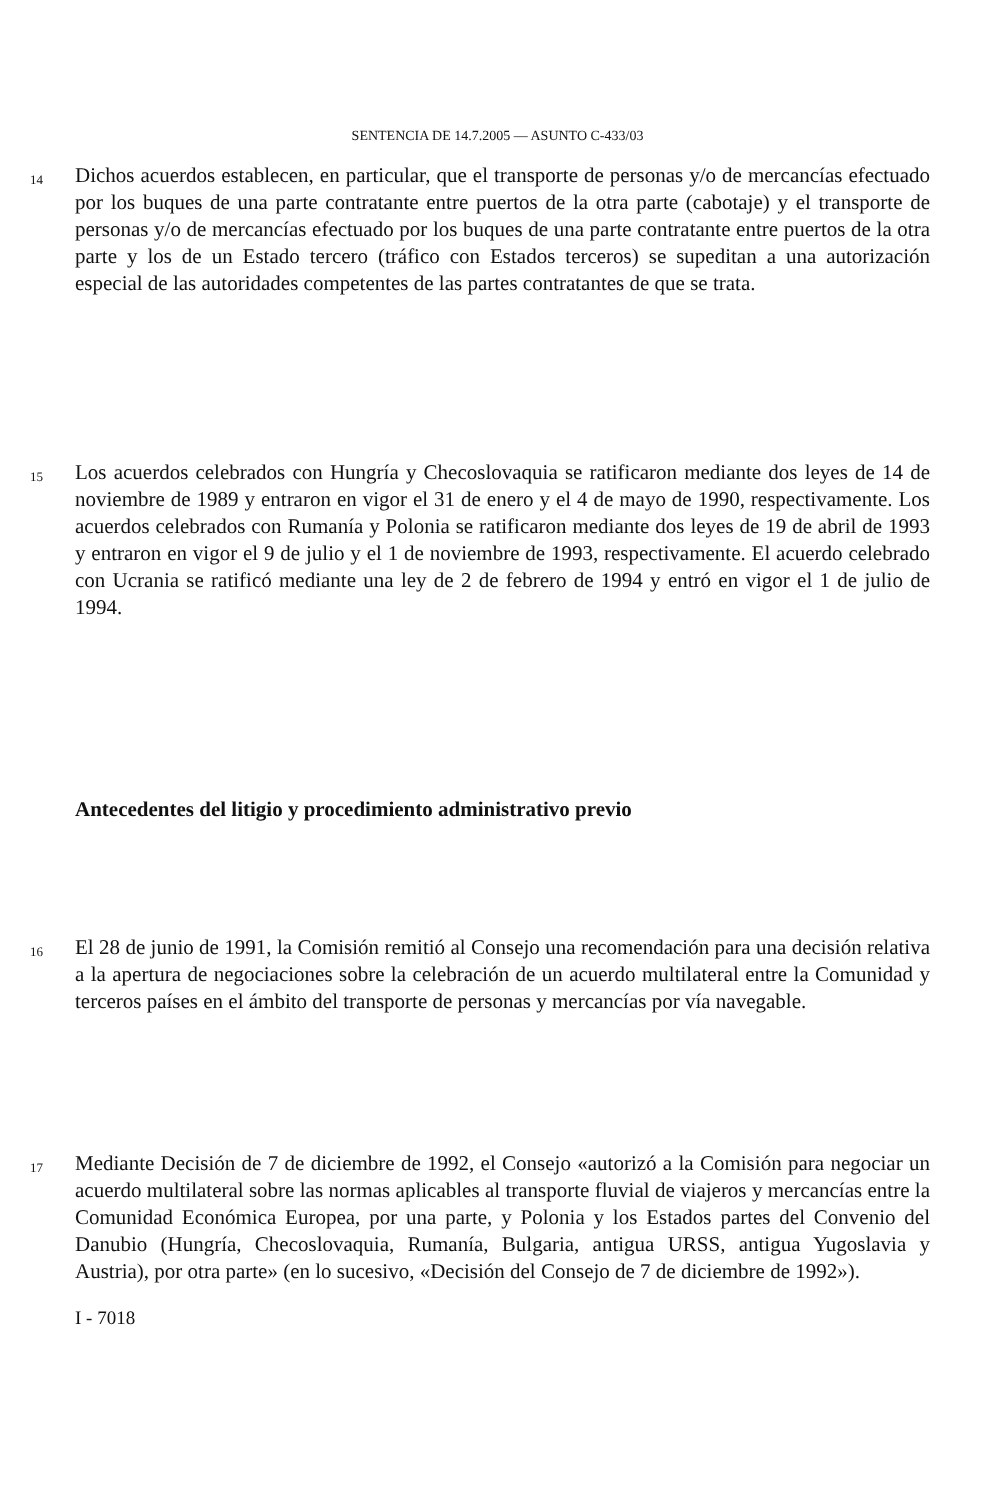SENTENCIA DE 14.7.2005 — ASUNTO C-433/03
14 Dichos acuerdos establecen, en particular, que el transporte de personas y/o de mercancías efectuado por los buques de una parte contratante entre puertos de la otra parte (cabotaje) y el transporte de personas y/o de mercancías efectuado por los buques de una parte contratante entre puertos de la otra parte y los de un Estado tercero (tráfico con Estados terceros) se supeditan a una autorización especial de las autoridades competentes de las partes contratantes de que se trata.
15 Los acuerdos celebrados con Hungría y Checoslovaquia se ratificaron mediante dos leyes de 14 de noviembre de 1989 y entraron en vigor el 31 de enero y el 4 de mayo de 1990, respectivamente. Los acuerdos celebrados con Rumanía y Polonia se ratificaron mediante dos leyes de 19 de abril de 1993 y entraron en vigor el 9 de julio y el 1 de noviembre de 1993, respectivamente. El acuerdo celebrado con Ucrania se ratificó mediante una ley de 2 de febrero de 1994 y entró en vigor el 1 de julio de 1994.
Antecedentes del litigio y procedimiento administrativo previo
16 El 28 de junio de 1991, la Comisión remitió al Consejo una recomendación para una decisión relativa a la apertura de negociaciones sobre la celebración de un acuerdo multilateral entre la Comunidad y terceros países en el ámbito del transporte de personas y mercancías por vía navegable.
17 Mediante Decisión de 7 de diciembre de 1992, el Consejo «autorizó a la Comisión para negociar un acuerdo multilateral sobre las normas aplicables al transporte fluvial de viajeros y mercancías entre la Comunidad Económica Europea, por una parte, y Polonia y los Estados partes del Convenio del Danubio (Hungría, Checoslovaquia, Rumanía, Bulgaria, antigua URSS, antigua Yugoslavia y Austria), por otra parte» (en lo sucesivo, «Decisión del Consejo de 7 de diciembre de 1992»).
I - 7018